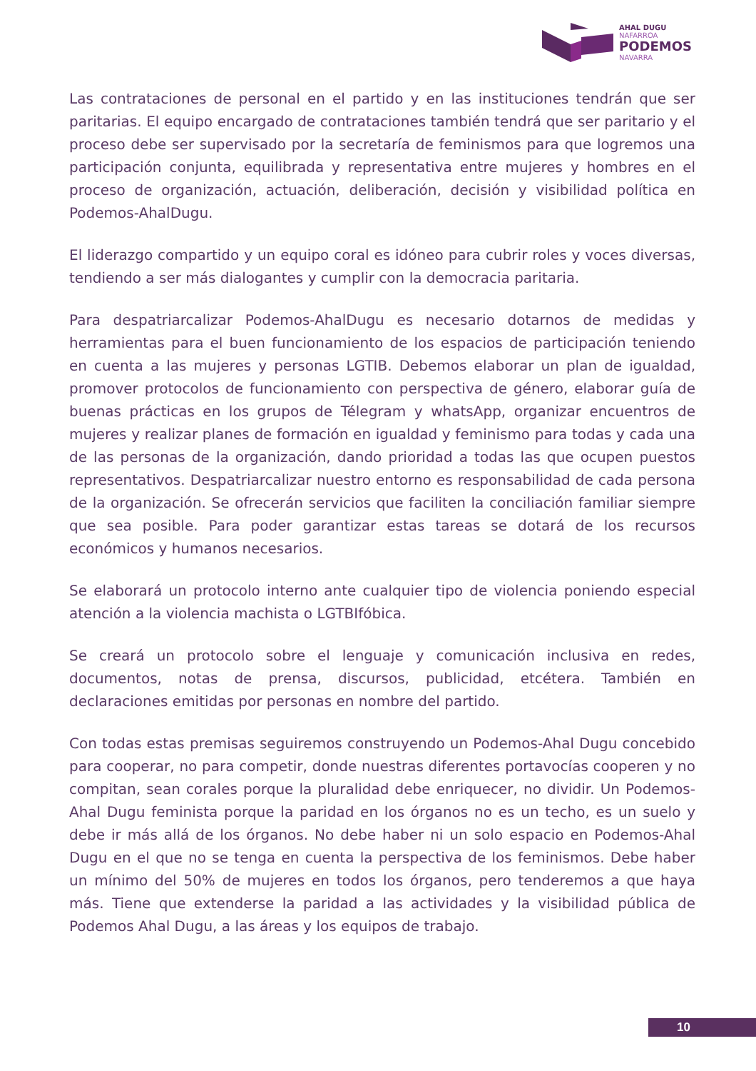AHAL DUGU
NAFARROA
PODEMOS
NAVARRA
Las contrataciones de personal en el partido y en las instituciones tendrán que ser paritarias. El equipo encargado de contrataciones también tendrá que ser paritario y el proceso debe ser supervisado por la secretaría de feminismos para que logremos una participación conjunta, equilibrada y representativa entre mujeres y hombres en el proceso de organización, actuación, deliberación, decisión y visibilidad política en Podemos-AhalDugu.
El liderazgo compartido y un equipo coral es idóneo para cubrir roles y voces diversas, tendiendo a ser más dialogantes y cumplir con la democracia paritaria.
Para despatriarcalizar Podemos-AhalDugu es necesario dotarnos de medidas y herramientas para el buen funcionamiento de los espacios de participación teniendo en cuenta a las mujeres y personas LGTIB. Debemos elaborar un plan de igualdad, promover protocolos de funcionamiento con perspectiva de género, elaborar guía de buenas prácticas en los grupos de Télegram y whatsApp, organizar encuentros de mujeres y realizar planes de formación en igualdad y feminismo para todas y cada una de las personas de la organización, dando prioridad a todas las que ocupen puestos representativos. Despatriarcalizar nuestro entorno es responsabilidad de cada persona de la organización. Se ofrecerán servicios que faciliten la conciliación familiar siempre que sea posible. Para poder garantizar estas tareas se dotará de los recursos económicos y humanos necesarios.
Se elaborará un protocolo interno ante cualquier tipo de violencia poniendo especial atención a la violencia machista o LGTBIfóbica.
Se creará un protocolo sobre el lenguaje y comunicación inclusiva en redes, documentos, notas de prensa, discursos, publicidad, etcétera. También en declaraciones emitidas por personas en nombre del partido.
Con todas estas premisas seguiremos construyendo un Podemos-Ahal Dugu concebido para cooperar, no para competir, donde nuestras diferentes portavocías cooperen y no compitan, sean corales porque la pluralidad debe enriquecer, no dividir. Un Podemos-Ahal Dugu feminista porque la paridad en los órganos no es un techo, es un suelo y debe ir más allá de los órganos. No debe haber ni un solo espacio en Podemos-Ahal Dugu en el que no se tenga en cuenta la perspectiva de los feminismos. Debe haber un mínimo del 50% de mujeres en todos los órganos, pero tenderemos a que haya más. Tiene que extenderse la paridad a las actividades y la visibilidad pública de Podemos Ahal Dugu, a las áreas y los equipos de trabajo.
10